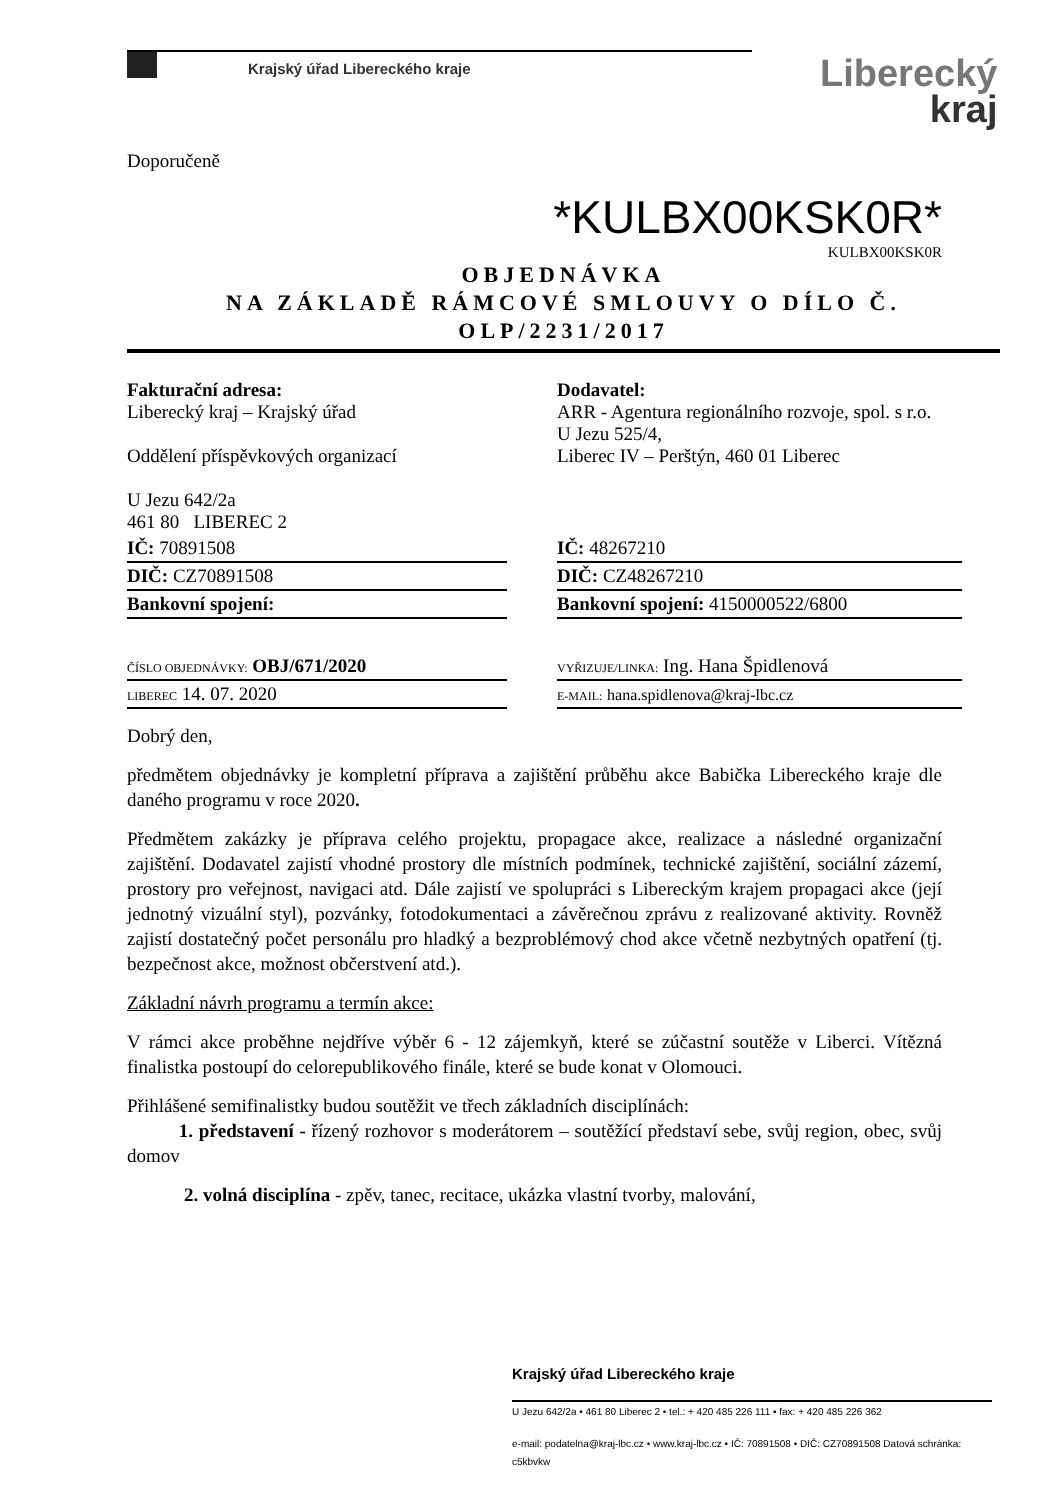Krajský úřad Libereckého kraje
Liberecký
kraj
Doporučeně
*KULBX00KSK0R*
KULBX00KSK0R
OBJEDNÁVKA
NA ZÁKLADĚ RÁMCOVÉ SMLOUVY O DÍLO Č.
OLP/2231/2017
| Fakturační adresa: Liberecký kraj – Krajský úřad Oddělení příspěvkových organizací U Jezu 642/2a 461 80 LIBEREC 2 | | Dodavatel: ARR - Agentura regionálního rozvoje, spol. s r.o. U Jezu 525/4, Liberec IV – Perštýn, 460 01 Liberec |
| IČ: 70891508 | | IČ: 48267210 |
| DIČ: CZ70891508 | | DIČ: CZ48267210 |
| Bankovní spojení: | | Bankovní spojení: 4150000522/6800 |
| ČÍSLO OBJEDNÁVKY: OBJ/671/2020 | | VYŘIZUJE/LINKA: Ing. Hana Špidlenová |
| LIBEREC 14. 07. 2020 | | E-MAIL: hana.spidlenova@kraj-lbc.cz |
Dobrý den,
předmětem objednávky je kompletní příprava a zajištění průběhu akce Babička Libereckého kraje dle daného programu v roce 2020.
Předmětem zakázky je příprava celého projektu, propagace akce, realizace a následné organizační zajištění. Dodavatel zajistí vhodné prostory dle místních podmínek, technické zajištění, sociální zázemí, prostory pro veřejnost, navigaci atd. Dále zajistí ve spolupráci s Libereckým krajem propagaci akce (její jednotný vizuální styl), pozvánky, fotodokumentaci a závěrečnou zprávu z realizované aktivity. Rovněž zajistí dostatečný počet personálu pro hladký a bezproblémový chod akce včetně nezbytných opatření (tj. bezpečnost akce, možnost občerstvení atd.).
Základní návrh programu a termín akce:
V rámci akce proběhne nejdříve výběr 6 - 12 zájemkyň, které se zúčastní soutěže v Liberci. Vítězná finalistka postoupí do celorepublikového finále, které se bude konat v Olomouci.
Přihlášené semifinalistky budou soutěžit ve třech základních disciplínách:
1. představení - řízený rozhovor s moderátorem – soutěžící představí sebe, svůj region, obec, svůj domov
2. volná disciplína - zpěv, tanec, recitace, ukázka vlastní tvorby, malování,
Krajský úřad Libereckého kraje
U Jezu 642/2a • 461 80 Liberec 2 • tel.: + 420 485 226 111 • fax: + 420 485 226 362
e-mail: podatelna@kraj-lbc.cz • www.kraj-lbc.cz • IČ: 70891508 • DIČ: CZ70891508 Datová schránka: c5kbvkw